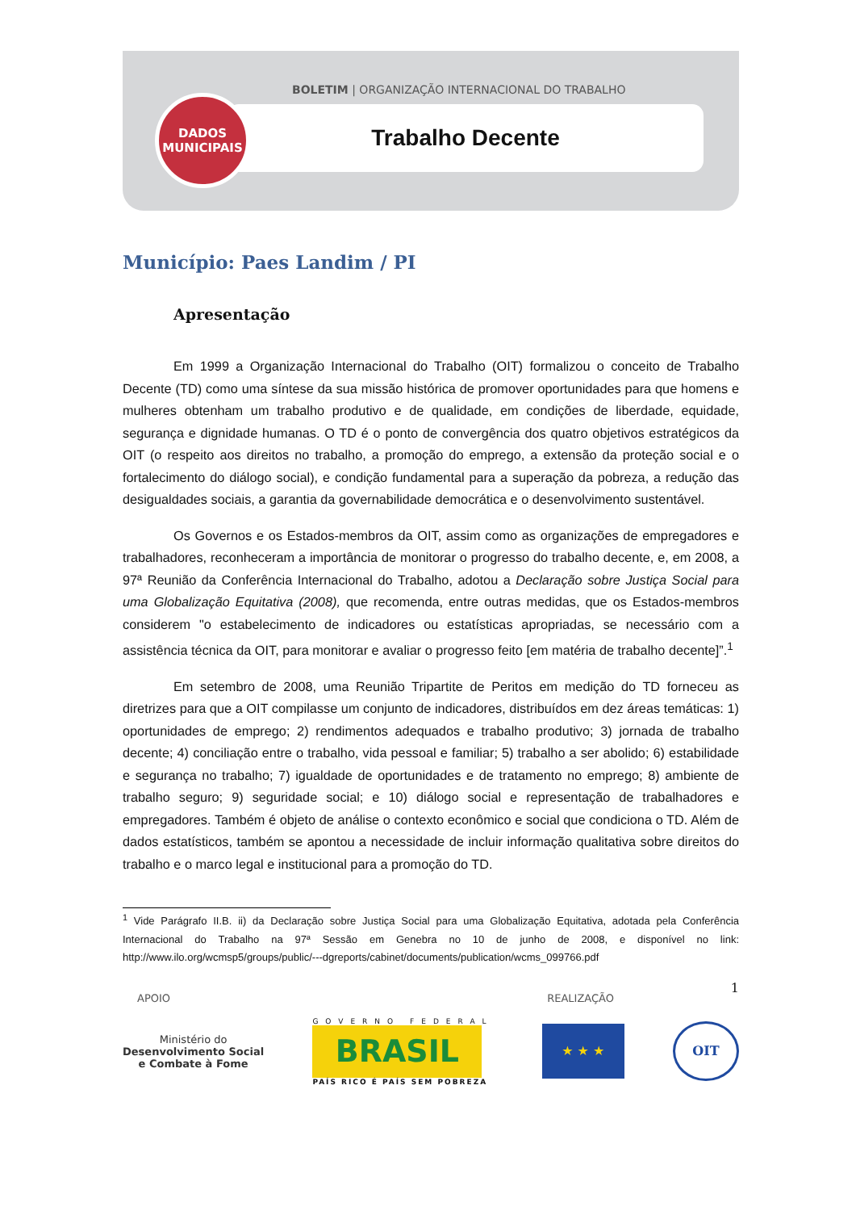BOLETIM | ORGANIZAÇÃO INTERNACIONAL DO TRABALHO
Trabalho Decente
DADOS
MUNICIPAIS
Município: Paes Landim / PI
Apresentação
Em 1999 a Organização Internacional do Trabalho (OIT) formalizou o conceito de Trabalho Decente (TD) como uma síntese da sua missão histórica de promover oportunidades para que homens e mulheres obtenham um trabalho produtivo e de qualidade, em condições de liberdade, equidade, segurança e dignidade humanas. O TD é o ponto de convergência dos quatro objetivos estratégicos da OIT (o respeito aos direitos no trabalho, a promoção do emprego, a extensão da proteção social e o fortalecimento do diálogo social), e condição fundamental para a superação da pobreza, a redução das desigualdades sociais, a garantia da governabilidade democrática e o desenvolvimento sustentável.
Os Governos e os Estados-membros da OIT, assim como as organizações de empregadores e trabalhadores, reconheceram a importância de monitorar o progresso do trabalho decente, e, em 2008, a 97ª Reunião da Conferência Internacional do Trabalho, adotou a Declaração sobre Justiça Social para uma Globalização Equitativa (2008), que recomenda, entre outras medidas, que os Estados-membros considerem "o estabelecimento de indicadores ou estatísticas apropriadas, se necessário com a assistência técnica da OIT, para monitorar e avaliar o progresso feito [em matéria de trabalho decente]”.<sup>1</sup>
Em setembro de 2008, uma Reunião Tripartite de Peritos em medição do TD forneceu as diretrizes para que a OIT compilasse um conjunto de indicadores, distribuídos em dez áreas temáticas: 1) oportunidades de emprego; 2) rendimentos adequados e trabalho produtivo; 3) jornada de trabalho decente; 4) conciliação entre o trabalho, vida pessoal e familiar; 5) trabalho a ser abolido; 6) estabilidade e segurança no trabalho; 7) igualdade de oportunidades e de tratamento no emprego; 8) ambiente de trabalho seguro; 9) seguridade social; e 10) diálogo social e representação de trabalhadores e empregadores. Também é objeto de análise o contexto econômico e social que condiciona o TD. Além de dados estatísticos, também se apontou a necessidade de incluir informação qualitativa sobre direitos do trabalho e o marco legal e institucional para a promoção do TD.
<sup>1</sup> Vide Parágrafo II.B. ii) da Declaração sobre Justiça Social para uma Globalização Equitativa, adotada pela Conferência Internacional do Trabalho na 97ª Sessão em Genebra no 10 de junho de 2008, e disponível no link: http://www.ilo.org/wcmsp5/groups/public/---dgreports/cabinet/documents/publication/wcms_099766.pdf
1
APOIO REALIZAÇÃO
Ministério do
Desenvolvimento Social
e Combate à Fome
GOVERNO FEDERAL
BRASIL
PAÍS RICO É PAÍS SEM POBREZA
★ ★ ★ OIT